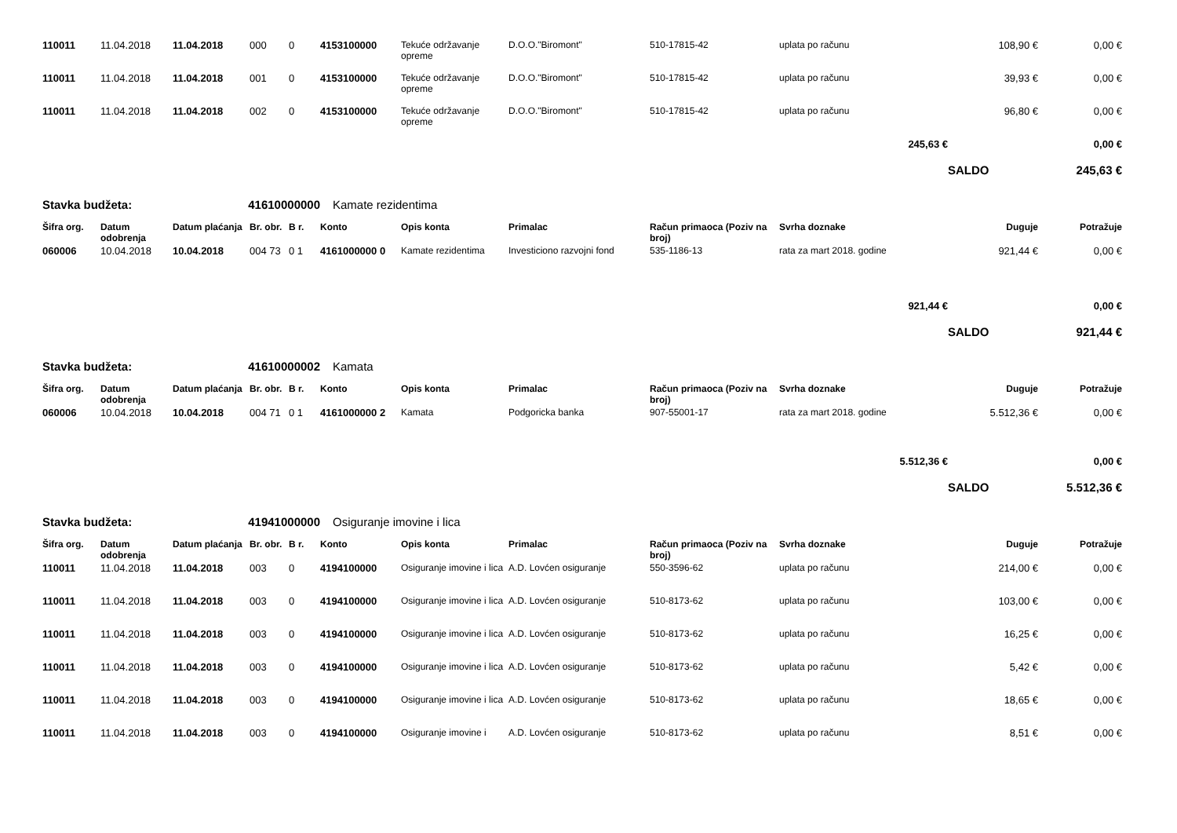| 110011 | 11.04.2018 | 11.04.2018 | 000 | 0 | 4153100000 | Tekuće održavanje opreme | D.O.O."Biromont" | 510-17815-42 | uplata po računu | 108,90 € | 0,00 € |
| 110011 | 11.04.2018 | 11.04.2018 | 001 | 0 | 4153100000 | Tekuće održavanje opreme | D.O.O."Biromont" | 510-17815-42 | uplata po računu | 39,93 € | 0,00 € |
| 110011 | 11.04.2018 | 11.04.2018 | 002 | 0 | 4153100000 | Tekuće održavanje opreme | D.O.O."Biromont" | 510-17815-42 | uplata po računu | 96,80 € | 0,00 € |
| 245,63 € | | | | | | | | | | | 0,00 € |
| | | | | | | | | | | SALDO | 245,63 € |
| Stavka budžeta: | | 41610000000 | | | Kamate rezidentima | | | | | | |
| Šifra org. | Datum odobrenja | Datum plaćanja | Br. obr. | B r. | Konto | Opis konta | Primalac | Račun primaoca (Poziv na broj) | Svrha doznake | Duguje | Potražuje |
| 060006 | 10.04.2018 | 10.04.2018 | 004 73 | 0 1 | 4161000000 0 | Kamate rezidentima | Investiciono razvojni fond | 535-1186-13 | rata za mart 2018. godine | 921,44 € | 0,00 € |
| 921,44 € | | | | | | | | | | | 0,00 € |
| | | | | | | | | | | SALDO | 921,44 € |
| Stavka budžeta: | | 41610000002 | | | Kamata | | | | | | |
| Šifra org. | Datum odobrenja | Datum plaćanja | Br. obr. | B r. | Konto | Opis konta | Primalac | Račun primaoca (Poziv na broj) | Svrha doznake | Duguje | Potražuje |
| 060006 | 10.04.2018 | 10.04.2018 | 004 71 | 0 1 | 4161000000 2 | Kamata | Podgoricka banka | 907-55001-17 | rata za mart 2018. godine | 5.512,36 € | 0,00 € |
| 5.512,36 € | | | | | | | | | | | 0,00 € |
| | | | | | | | | | | SALDO | 5.512,36 € |
| Stavka budžeta: | | 41941000000 | | | Osiguranje imovine i lica | | | | | | |
| Šifra org. | Datum odobrenja | Datum plaćanja | Br. obr. | B r. | Konto | Opis konta | Primalac | Račun primaoca (Poziv na broj) | Svrha doznake | Duguje | Potražuje |
| 110011 | 11.04.2018 | 11.04.2018 | 003 | 0 | 4194100000 | Osiguranje imovine i lica | A.D. Lovćen osiguranje | 550-3596-62 | uplata po računu | 214,00 € | 0,00 € |
| 110011 | 11.04.2018 | 11.04.2018 | 003 | 0 | 4194100000 | Osiguranje imovine i lica | A.D. Lovćen osiguranje | 510-8173-62 | uplata po računu | 103,00 € | 0,00 € |
| 110011 | 11.04.2018 | 11.04.2018 | 003 | 0 | 4194100000 | Osiguranje imovine i lica | A.D. Lovćen osiguranje | 510-8173-62 | uplata po računu | 16,25 € | 0,00 € |
| 110011 | 11.04.2018 | 11.04.2018 | 003 | 0 | 4194100000 | Osiguranje imovine i lica | A.D. Lovćen osiguranje | 510-8173-62 | uplata po računu | 5,42 € | 0,00 € |
| 110011 | 11.04.2018 | 11.04.2018 | 003 | 0 | 4194100000 | Osiguranje imovine i lica | A.D. Lovćen osiguranje | 510-8173-62 | uplata po računu | 18,65 € | 0,00 € |
| 110011 | 11.04.2018 | 11.04.2018 | 003 | 0 | 4194100000 | Osiguranje imovine i | A.D. Lovćen osiguranje | 510-8173-62 | uplata po računu | 8,51 € | 0,00 € |